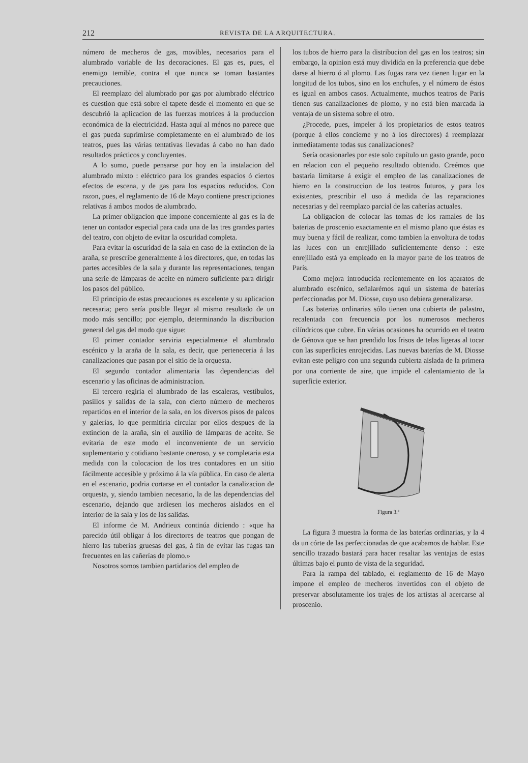212
REVISTA DE LA ARQUITECTURA.
número de mecheros de gas, movibles, necesarios para el alumbrado variable de las decoraciones. El gas es, pues, el enemigo temible, contra el que nunca se toman bastantes precauciones.
El reemplazo del alumbrado por gas por alumbrado eléctrico es cuestion que está sobre el tapete desde el momento en que se descubrió la aplicacion de las fuerzas motrices á la produccion económica de la electricidad. Hasta aquí al ménos no parece que el gas pueda suprimirse completamente en el alumbrado de los teatros, pues las várias tentativas llevadas á cabo no han dado resultados prácticos y concluyentes.
A lo sumo, puede pensarse por hoy en la instalacion del alumbrado mixto : eléctrico para los grandes espacios ó ciertos efectos de escena, y de gas para los espacios reducidos. Con razon, pues, el reglamento de 16 de Mayo contiene prescripciones relativas á ambos modos de alumbrado.
La primer obligacion que impone concerniente al gas es la de tener un contador especial para cada una de las tres grandes partes del teatro, con objeto de evitar la oscuridad completa.
Para evitar la oscuridad de la sala en caso de la extincion de la araña, se prescribe generalmente á los directores, que, en todas las partes accesibles de la sala y durante las representaciones, tengan una serie de lámparas de aceite en número suficiente para dirigir los pasos del público.
El principio de estas precauciones es excelente y su aplicacion necesaria; pero sería posible llegar al mismo resultado de un modo más sencillo; por ejemplo, determinando la distribucion general del gas del modo que sigue:
El primer contador serviria especialmente el alumbrado escénico y la araña de la sala, es decir, que perteneceria á las canalizaciones que pasan por el sitio de la orquesta.
El segundo contador alimentaria las dependencias del escenario y las oficinas de administracion.
El tercero regiria el alumbrado de las escaleras, vestíbulos, pasillos y salidas de la sala, con cierto número de mecheros repartidos en el interior de la sala, en los diversos pisos de palcos y galerías, lo que permitiria circular por ellos despues de la extincion de la araña, sin el auxilio de lámparas de aceite. Se evitaria de este modo el inconveniente de un servicio suplementario y cotidiano bastante oneroso, y se completaria esta medida con la colocacion de los tres contadores en un sitio fácilmente accesible y próximo á la vía pública. En caso de alerta en el escenario, podria cortarse en el contador la canalizacion de orquesta, y, siendo tambien necesario, la de las dependencias del escenario, dejando que ardiesen los mecheros aislados en el interior de la sala y los de las salidas.
El informe de M. Andrieux continúa diciendo : «que ha parecido útil obligar á los directores de teatros que pongan de hierro las tuberías gruesas del gas, á fin de evitar las fugas tan frecuentes en las cañerías de plomo.»
Nosotros somos tambien partidarios del empleo de
los tubos de hierro para la distribucion del gas en los teatros; sin embargo, la opinion está muy dividida en la preferencia que debe darse al hierro ó al plomo. Las fugas rara vez tienen lugar en la longitud de los tubos, sino en los enchufes, y el número de éstos es igual en ambos casos. Actualmente, muchos teatros de París tienen sus canalizaciones de plomo, y no está bien marcada la ventaja de un sistema sobre el otro.
¿Procede, pues, impeler á los propietarios de estos teatros (porque á ellos concierne y no á los directores) á reemplazar inmediatamente todas sus canalizaciones?
Sería ocasionarles por este solo capítulo un gasto grande, poco en relacion con el pequeño resultado obtenido. Creémos que bastaria limitarse á exigir el empleo de las canalizaciones de hierro en la construccion de los teatros futuros, y para los existentes, prescribir el uso á medida de las reparaciones necesarias y del reemplazo parcial de las cañerías actuales.
La obligacion de colocar las tomas de los ramales de las baterias de proscenio exactamente en el mismo plano que éstas es muy buena y fácil de realizar, como tambien la envoltura de todas las luces con un enrejillado suficientemente denso : este enrejillado está ya empleado en la mayor parte de los teatros de París.
Como mejora introducida recientemente en los aparatos de alumbrado escénico, señalarémos aquí un sistema de baterias perfeccionadas por M. Diosse, cuyo uso debiera generalizarse.
Las baterias ordinarias sólo tienen una cubierta de palastro, recalentada con frecuencia por los numerosos mecheros cilíndricos que cubre. En várias ocasiones ha ocurrido en el teatro de Génova que se han prendido los frisos de telas ligeras al tocar con las superficies enrojecidas. Las nuevas baterías de M. Diosse evitan este peligro con una segunda cubierta aislada de la primera por una corriente de aire, que impide el calentamiento de la superficie exterior.
Figura 3.ª
La figura 3 muestra la forma de las baterías ordinarias, y la 4 da un córte de las perfeccionadas de que acabamos de hablar. Este sencillo trazado bastará para hacer resaltar las ventajas de estas últimas bajo el punto de vista de la seguridad.
Para la rampa del tablado, el reglamento de 16 de Mayo impone el empleo de mecheros invertidos con el objeto de preservar absolutamente los trajes de los artistas al acercarse al proscenio.